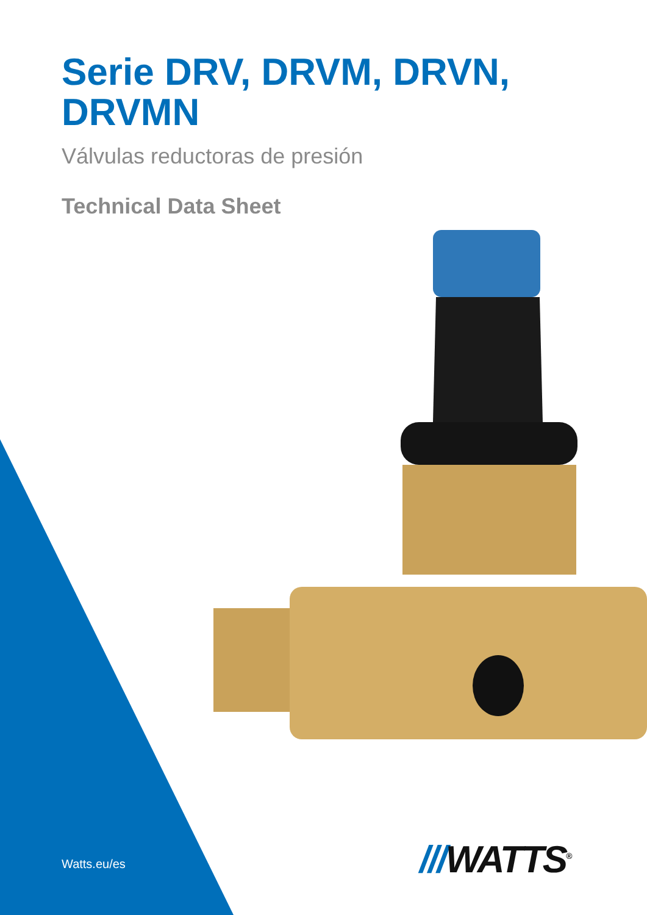Serie DRV, DRVM, DRVN, DRVMN
Válvulas reductoras de presión
Technical Data Sheet
Watts.eu/es ///WATTS<sup>®</sup>